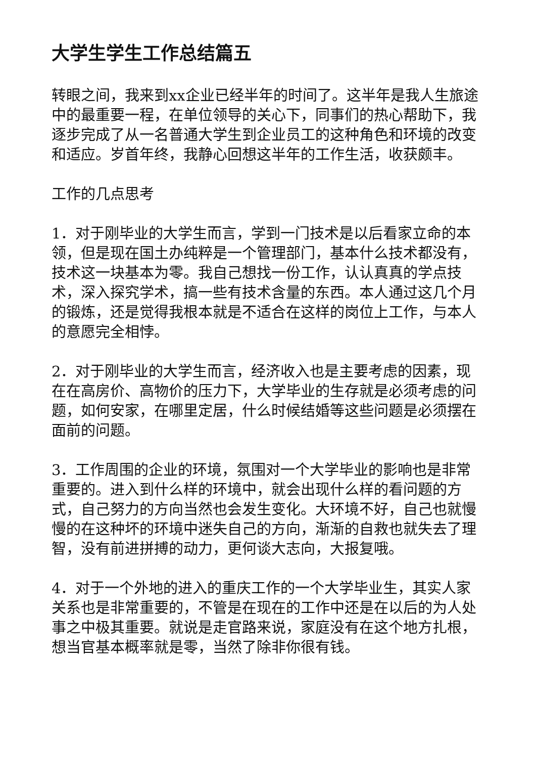大学生学生工作总结篇五
转眼之间，我来到xx企业已经半年的时间了。这半年是我人生旅途中的最重要一程，在单位领导的关心下，同事们的热心帮助下，我逐步完成了从一名普通大学生到企业员工的这种角色和环境的改变和适应。岁首年终，我静心回想这半年的工作生活，收获颇丰。
工作的几点思考
1．对于刚毕业的大学生而言，学到一门技术是以后看家立命的本领，但是现在国土办纯粹是一个管理部门，基本什么技术都没有，技术这一块基本为零。我自己想找一份工作，认认真真的学点技术，深入探究学术，搞一些有技术含量的东西。本人通过这几个月的锻炼，还是觉得我根本就是不适合在这样的岗位上工作，与本人的意愿完全相悖。
2．对于刚毕业的大学生而言，经济收入也是主要考虑的因素，现在在高房价、高物价的压力下，大学毕业的生存就是必须考虑的问题，如何安家，在哪里定居，什么时候结婚等这些问题是必须摆在面前的问题。
3．工作周围的企业的环境，氛围对一个大学毕业的影响也是非常重要的。进入到什么样的环境中，就会出现什么样的看问题的方式，自己努力的方向当然也会发生变化。大环境不好，自己也就慢慢的在这种坏的环境中迷失自己的方向，渐渐的自救也就失去了理智，没有前进拼搏的动力，更何谈大志向，大报复哦。
4．对于一个外地的进入的重庆工作的一个大学毕业生，其实人家关系也是非常重要的，不管是在现在的工作中还是在以后的为人处事之中极其重要。就说是走官路来说，家庭没有在这个地方扎根，想当官基本概率就是零，当然了除非你很有钱。